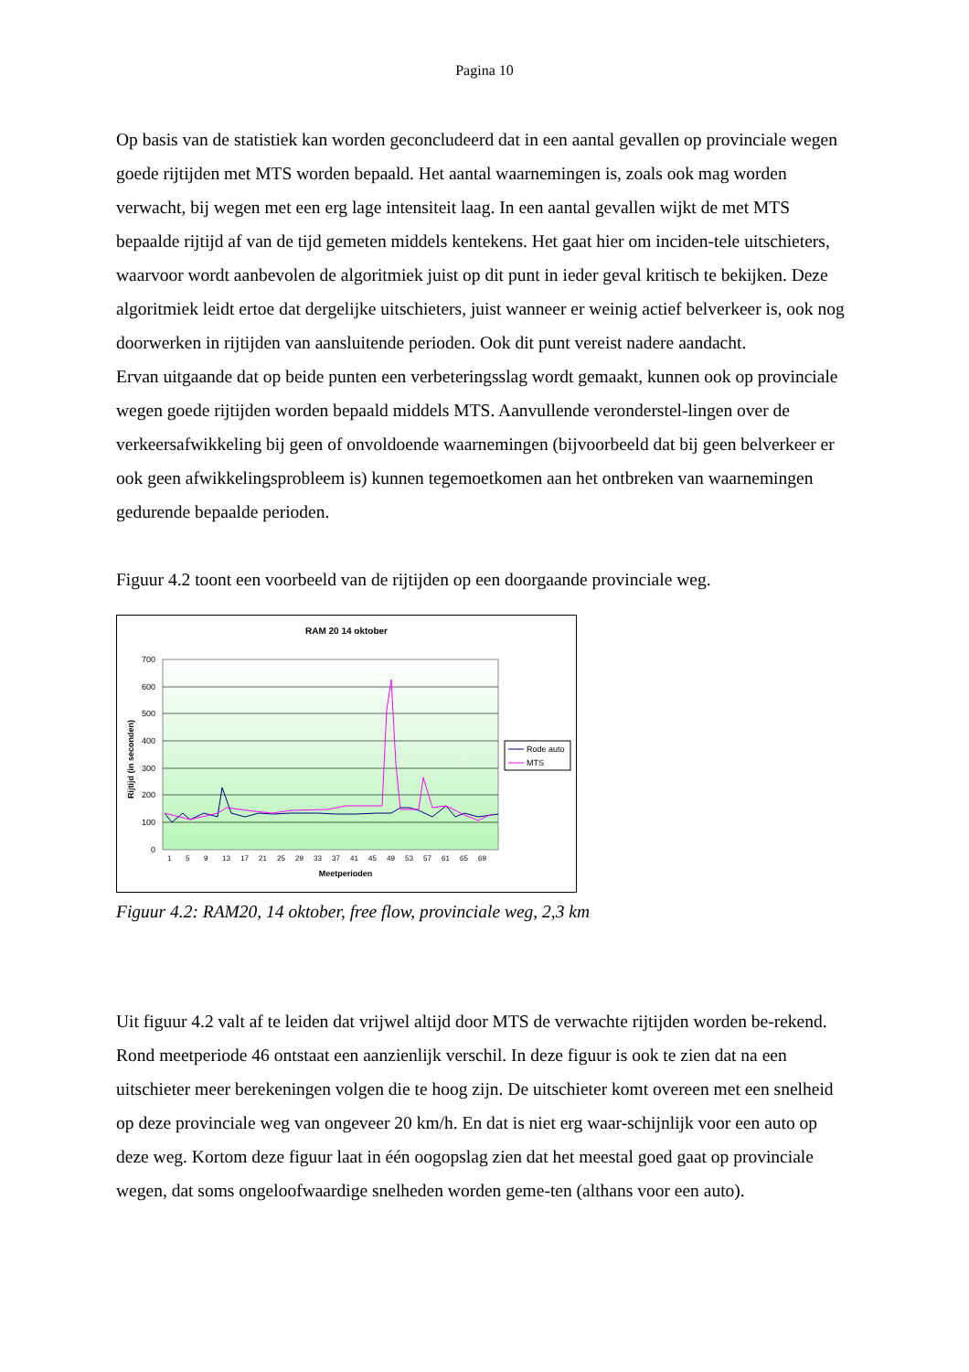Pagina 10
Op basis van de statistiek kan worden geconcludeerd dat in een aantal gevallen op provinciale wegen goede rijtijden met MTS worden bepaald. Het aantal waarnemingen is, zoals ook mag worden verwacht, bij wegen met een erg lage intensiteit laag. In een aantal gevallen wijkt de met MTS bepaalde rijtijd af van de tijd gemeten middels kentekens. Het gaat hier om inciden-tele uitschieters, waarvoor wordt aanbevolen de algoritmiek juist op dit punt in ieder geval kritisch te bekijken. Deze algoritmiek leidt ertoe dat dergelijke uitschieters, juist wanneer er weinig actief belverkeer is, ook nog doorwerken in rijtijden van aansluitende perioden. Ook dit punt vereist nadere aandacht.
Ervan uitgaande dat op beide punten een verbeteringsslag wordt gemaakt, kunnen ook op provinciale wegen goede rijtijden worden bepaald middels MTS. Aanvullende veronderstel-lingen over de verkeersafwikkeling bij geen of onvoldoende waarnemingen (bijvoorbeeld dat bij geen belverkeer er ook geen afwikkelingsprobleem is) kunnen tegemoetkomen aan het ontbreken van waarnemingen gedurende bepaalde perioden.
Figuur 4.2 toont een voorbeeld van de rijtijden op een doorgaande provinciale weg.
RAM 20 14 oktober
700
600
500
400
300
200
100
0
Rijtijd (in seconden)
Meetperioden
1
5
9
13
17
21
25
29
33
37
41
45
49
53
57
61
65
69
Rode auto
MTS
Figuur 4.2: RAM20, 14 oktober, free flow, provinciale weg, 2,3 km
Uit figuur 4.2 valt af te leiden dat vrijwel altijd door MTS de verwachte rijtijden worden be-rekend. Rond meetperiode 46 ontstaat een aanzienlijk verschil. In deze figuur is ook te zien dat na een uitschieter meer berekeningen volgen die te hoog zijn. De uitschieter komt overeen met een snelheid op deze provinciale weg van ongeveer 20 km/h. En dat is niet erg waar-schijnlijk voor een auto op deze weg. Kortom deze figuur laat in één oogopslag zien dat het meestal goed gaat op provinciale wegen, dat soms ongeloofwaardige snelheden worden geme-ten (althans voor een auto).